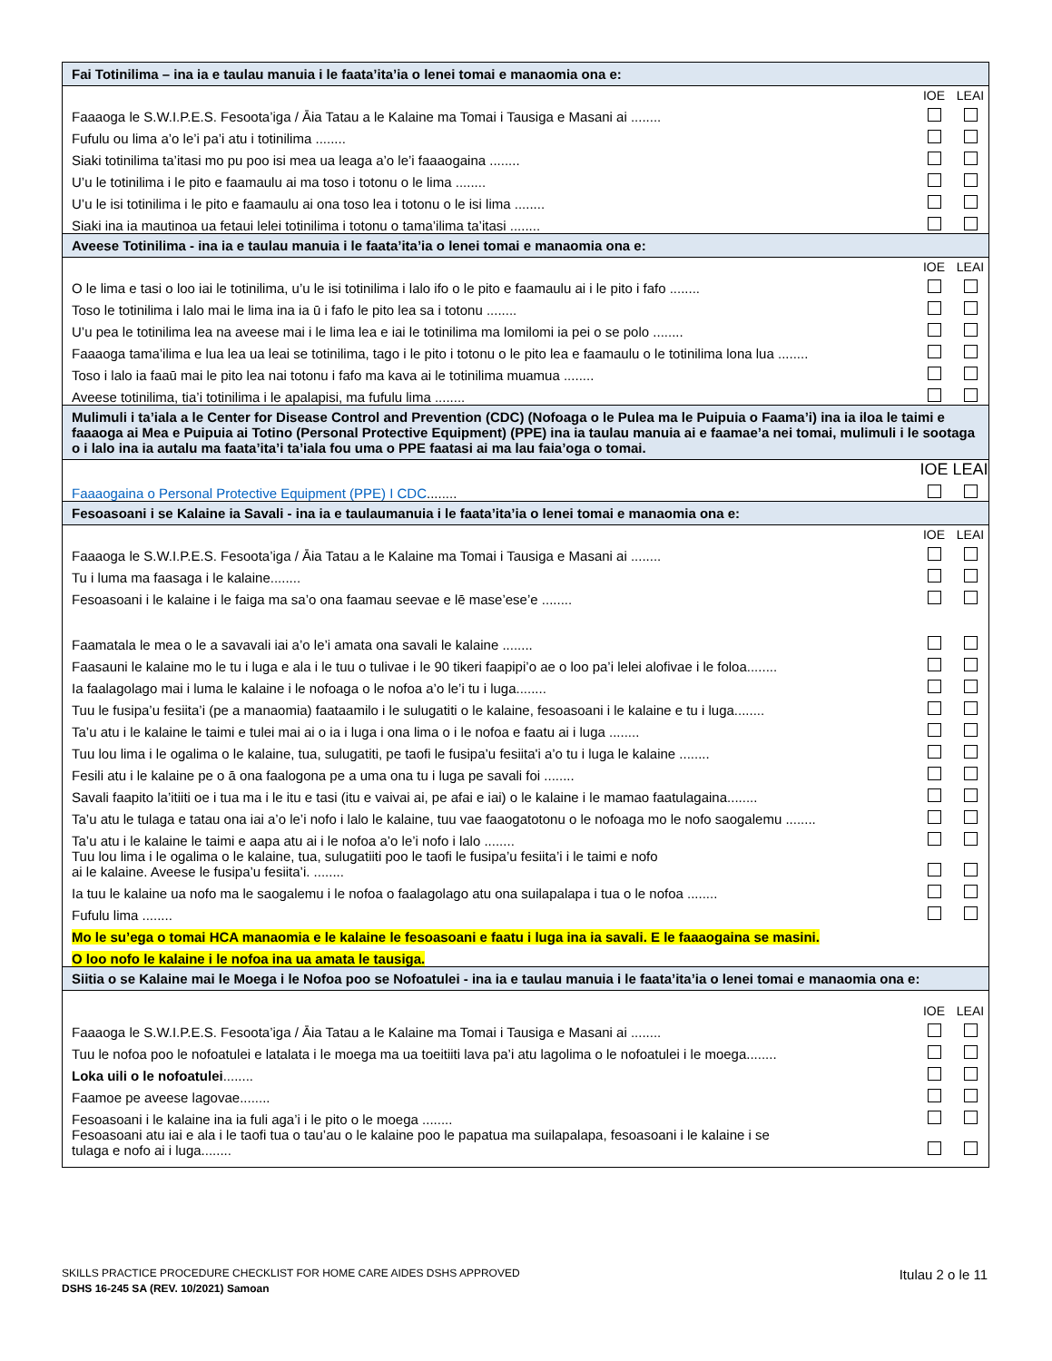| Fai Totinilima – ina ia e taulau manuia i le faata’ita’ia o lenei tomai e manaomia ona e: | | |
| | IOE | LEAI |
| Faaaoga le S.W.I.P.E.S. Fesoota’iga / Āia Tatau a le Kalaine ma Tomai i Tausiga e Masani ai ........ | | |
| Fufulu ou lima a’o le’i pa’i atu i totinilima ........ | | |
| Siaki totinilima ta’itasi mo pu poo isi mea ua leaga a’o le’i faaaogaina ........ | | |
| U’u le totinilima i le pito e faamaulu ai ma toso i totonu o le lima ........ | | |
| U’u le isi totinilima i le pito e faamaulu ai ona toso lea i totonu o le isi lima ........ | | |
| Siaki ina ia mautinoa ua fetaui lelei totinilima i totonu o tama’ilima ta’itasi ........ | | |
| Aveese Totinilima - ina ia e taulau manuia i le faata’ita’ia o lenei tomai e manaomia ona e: | | |
| | IOE | LEAI |
| O le lima e tasi o loo iai le totinilima, u’u le isi totinilima i lalo ifo o le pito e faamaulu ai i le pito i fafo ........ | | |
| Toso le totinilima i lalo mai le lima ina ia ū i fafo le pito lea sa i totonu ........ | | |
| U’u pea le totinilima lea na aveese mai i le lima lea e iai le totinilima ma lomilomi ia pei o se polo ........ | | |
| Faaaoga tama’ilima e lua lea ua leai se totinilima, tago i le pito i totonu o le pito lea e faamaulu o le totinilima lona lua ........ | | |
| Toso i lalo ia faaū mai le pito lea nai totonu i fafo ma kava ai le totinilima muamua ........ | | |
| Aveese totinilima, tia’i totinilima i le apalapisi, ma fufulu lima ........ | | |
| Mulimuli i ta’iala a le Center for Disease Control and Prevention (CDC) (Nofoaga o le Pulea ma le Puipuia o Faama’i) ina ia iloa le taimi e faaaoga ai Mea e Puipuia ai Totino (Personal Protective Equipment) (PPE) ina ia taulau manuia ai e faamae’a nei tomai, mulimuli i le sootaga o i lalo ina ia autalu ma faata’ita’i ta’iala fou uma o PPE faatasi ai ma lau faia’oga o tomai. | | |
| | IOE | LEAI |
| Faaaogaina o Personal Protective Equipment (PPE) I CDC ........ | | |
| Fesoasoani i se Kalaine ia Savali - ina ia e taulaumanuia i le faata’ita’ia o lenei tomai e manaomia ona e: | | |
| | IOE | LEAI |
| Faaaoga le S.W.I.P.E.S. Fesoota’iga / Āia Tatau a le Kalaine ma Tomai i Tausiga e Masani ai ........ | | |
| Tu i luma ma faasaga i le kalaine........ | | |
| Fesoasoani i le kalaine i le faiga ma sa’o ona faamau seevae e lē mase’ese’e ........ | | |
| Faamatala le mea o le a savavali iai a’o le’i amata ona savali le kalaine ........ | | |
| Faasauni le kalaine mo le tu i luga e ala i le tuu o tulivae i le 90 tikeri faapipi’o ae o loo pa’i lelei alofivae i le foloa........ | | |
| Ia faalagolago mai i luma le kalaine i le nofoaga o le nofoa a’o le’i tu i luga........ | | |
| Tuu le fusipa’u fesiita’i (pe a manaomia) faataamilo i le sulugatiti o le kalaine, fesoasoani i le kalaine e tu i luga........ | | |
| Ta’u atu i le kalaine le taimi e tulei mai ai o ia i luga i ona lima o i le nofoa e faatu ai i luga ........ | | |
| Tuu lou lima i le ogalima o le kalaine, tua, sulugatiti, pe taofi le fusipa’u fesiita'i a’o tu i luga le kalaine ........ | | |
| Fesili atu i le kalaine pe o ā ona faalogona pe a uma ona tu i luga pe savali foi ........ | | |
| Savali faapito la’itiiti oe i tua ma i le itu e tasi (itu e vaivai ai, pe afai e iai) o le kalaine i le mamao faatulagaina........ | | |
| Ta’u atu le tulaga e tatau ona iai a’o le’i nofo i lalo le kalaine, tuu vae faaogatotonu o le nofoaga mo le nofo saogalemu ........ | | |
| Ta’u atu i le kalaine le taimi e aapa atu ai i le nofoa a’o le’i nofo i lalo ........ | | |
| Tuu lou lima i le ogalima o le kalaine, tua, sulugatiiti poo le taofi le fusipa’u fesiita’i i le taimi e nofo ai le kalaine. Aveese le fusipa’u fesiita’i. ........ | | |
| Ia tuu le kalaine ua nofo ma le saogalemu i le nofoa o faalagolago atu ona suilapalapa i tua o le nofoa ........ | | |
| Fufulu lima ........ | | |
| Mo le su’ega o tomai HCA manaomia e le kalaine le fesoasoani e faatu i luga ina ia savali. E le faaaogaina se masini. | | |
| O loo nofo le kalaine i le nofoa ina ua amata le tausiga. | | |
| Siitia o se Kalaine mai le Moega i le Nofoa poo se Nofoatulei - ina ia e taulau manuia i le faata’ita’ia o lenei tomai e manaomia ona e: | | |
| | IOE | LEAI |
| Faaaoga le S.W.I.P.E.S. Fesoota’iga / Āia Tatau a le Kalaine ma Tomai i Tausiga e Masani ai ........ | | |
| Tuu le nofoa poo le nofoatulei e latalata i le moega ma ua toeitiiti lava pa’i atu lagolima o le nofoatulei i le moega........ | | |
| Loka uili o le nofoatulei ........ | | |
| Faamoe pe aveese lagovae........ | | |
| Fesoasoani i le kalaine ina ia fuli aga’i i le pito o le moega ........ | | |
| Fesoasoani atu iai e ala i le taofi tua o tau’au o le kalaine poo le papatua ma suilapalapa, fesoasoani i le kalaine i se tulaga e nofo ai i luga........ | | |
SKILLS PRACTICE PROCEDURE CHECKLIST FOR HOME CARE AIDES DSHS APPROVED Itulau 2 o le 11
DSHS 16-245 SA (REV. 10/2021) Samoan